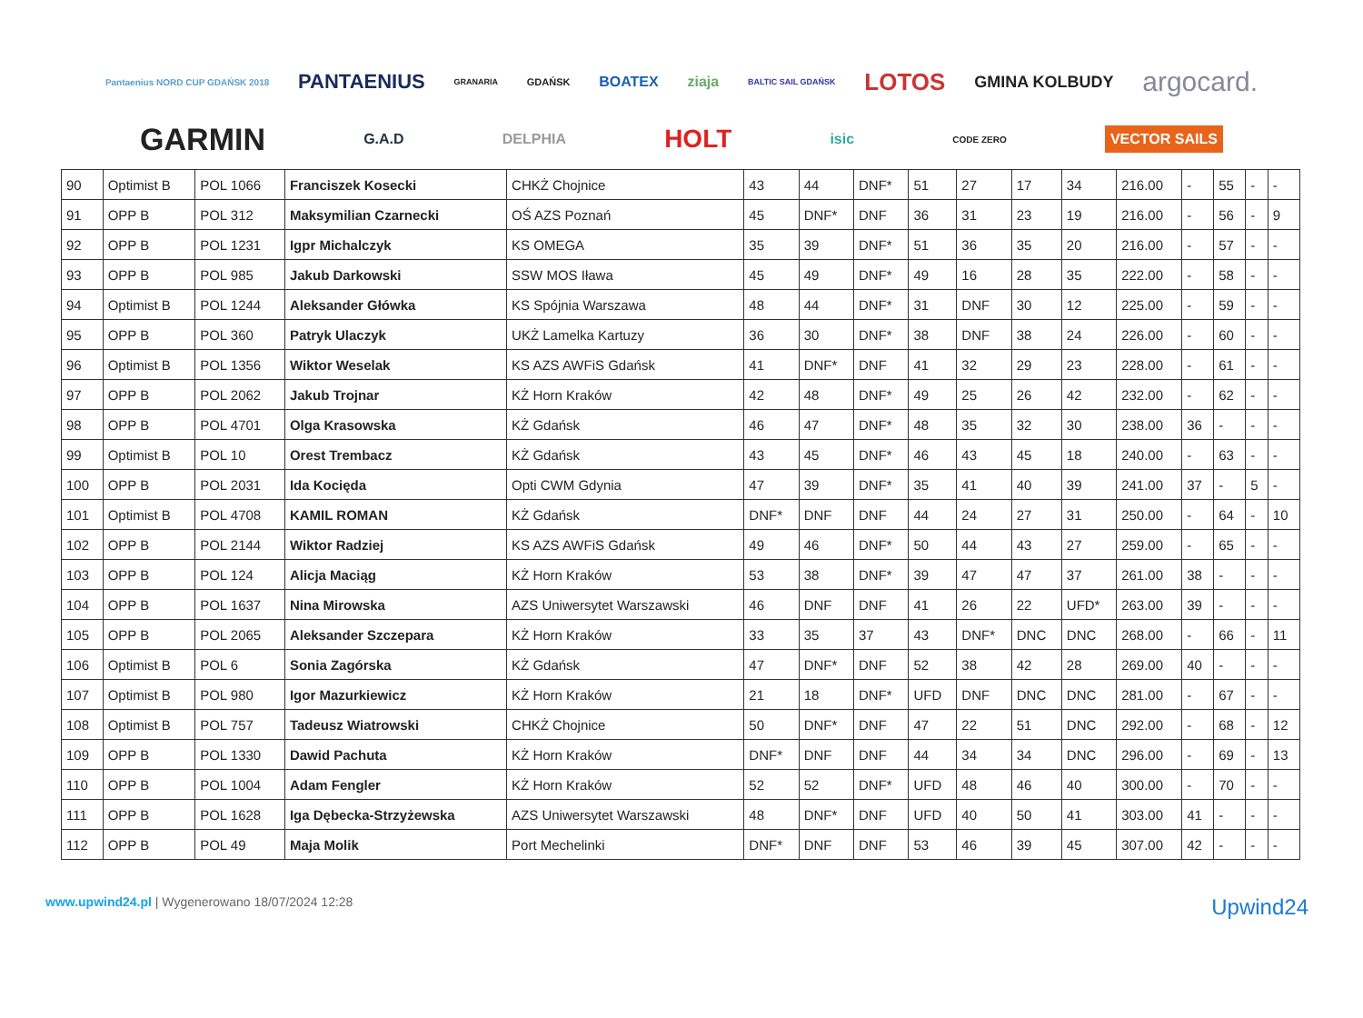Pantaenius NORD CUP GDAŃSK 2018 PANTAENIUS GRANARIA GDAŃSK BOATEX ziaja BALTIC SAIL GDAŃSK LOTOS GMINA KOLBUDY argocard. GARMIN G.A.D DELPHIA HOLT isic CODE ZERO VECTOR SAILS
| 90 | Optimist B | POL 1066 | Franciszek Kosecki | CHKŻ Chojnice | 43 | 44 | DNF* | 51 | 27 | 17 | 34 | 216.00 | - | 55 | - | - |
| 91 | OPP B | POL 312 | Maksymilian Czarnecki | OŚ AZS Poznań | 45 | DNF* | DNF | 36 | 31 | 23 | 19 | 216.00 | - | 56 | - | 9 |
| 92 | OPP B | POL 1231 | Igpr Michalczyk | KS OMEGA | 35 | 39 | DNF* | 51 | 36 | 35 | 20 | 216.00 | - | 57 | - | - |
| 93 | OPP B | POL 985 | Jakub Darkowski | SSW MOS Iława | 45 | 49 | DNF* | 49 | 16 | 28 | 35 | 222.00 | - | 58 | - | - |
| 94 | Optimist B | POL 1244 | Aleksander Główka | KS Spójnia Warszawa | 48 | 44 | DNF* | 31 | DNF | 30 | 12 | 225.00 | - | 59 | - | - |
| 95 | OPP B | POL 360 | Patryk Ulaczyk | UKŻ Lamelka Kartuzy | 36 | 30 | DNF* | 38 | DNF | 38 | 24 | 226.00 | - | 60 | - | - |
| 96 | Optimist B | POL 1356 | Wiktor Weselak | KS AZS AWFiS Gdańsk | 41 | DNF* | DNF | 41 | 32 | 29 | 23 | 228.00 | - | 61 | - | - |
| 97 | OPP B | POL 2062 | Jakub Trojnar | KŻ Horn Kraków | 42 | 48 | DNF* | 49 | 25 | 26 | 42 | 232.00 | - | 62 | - | - |
| 98 | OPP B | POL 4701 | Olga Krasowska | KŻ Gdańsk | 46 | 47 | DNF* | 48 | 35 | 32 | 30 | 238.00 | 36 | - | - | - |
| 99 | Optimist B | POL 10 | Orest Trembacz | KŻ Gdańsk | 43 | 45 | DNF* | 46 | 43 | 45 | 18 | 240.00 | - | 63 | - | - |
| 100 | OPP B | POL 2031 | Ida Kocięda | Opti CWM Gdynia | 47 | 39 | DNF* | 35 | 41 | 40 | 39 | 241.00 | 37 | - | 5 | - |
| 101 | Optimist B | POL 4708 | KAMIL ROMAN | KŻ Gdańsk | DNF* | DNF | DNF | 44 | 24 | 27 | 31 | 250.00 | - | 64 | - | 10 |
| 102 | OPP B | POL 2144 | Wiktor Radziej | KS AZS AWFiS Gdańsk | 49 | 46 | DNF* | 50 | 44 | 43 | 27 | 259.00 | - | 65 | - | - |
| 103 | OPP B | POL 124 | Alicja Maciąg | KŻ Horn Kraków | 53 | 38 | DNF* | 39 | 47 | 47 | 37 | 261.00 | 38 | - | - | - |
| 104 | OPP B | POL 1637 | Nina Mirowska | AZS Uniwersytet Warszawski | 46 | DNF | DNF | 41 | 26 | 22 | UFD* | 263.00 | 39 | - | - | - |
| 105 | OPP B | POL 2065 | Aleksander Szczepara | KŻ Horn Kraków | 33 | 35 | 37 | 43 | DNF* | DNC | DNC | 268.00 | - | 66 | - | 11 |
| 106 | Optimist B | POL 6 | Sonia Zagórska | KŻ Gdańsk | 47 | DNF* | DNF | 52 | 38 | 42 | 28 | 269.00 | 40 | - | - | - |
| 107 | Optimist B | POL 980 | Igor Mazurkiewicz | KŻ Horn Kraków | 21 | 18 | DNF* | UFD | DNF | DNC | DNC | 281.00 | - | 67 | - | - |
| 108 | Optimist B | POL 757 | Tadeusz Wiatrowski | CHKŻ Chojnice | 50 | DNF* | DNF | 47 | 22 | 51 | DNC | 292.00 | - | 68 | - | 12 |
| 109 | OPP B | POL 1330 | Dawid Pachuta | KŻ Horn Kraków | DNF* | DNF | DNF | 44 | 34 | 34 | DNC | 296.00 | - | 69 | - | 13 |
| 110 | OPP B | POL 1004 | Adam Fengler | KŻ Horn Kraków | 52 | 52 | DNF* | UFD | 48 | 46 | 40 | 300.00 | - | 70 | - | - |
| 111 | OPP B | POL 1628 | Iga Dębecka-Strzyżewska | AZS Uniwersytet Warszawski | 48 | DNF* | DNF | UFD | 40 | 50 | 41 | 303.00 | 41 | - | - | - |
| 112 | OPP B | POL 49 | Maja Molik | Port Mechelinki | DNF* | DNF | DNF | 53 | 46 | 39 | 45 | 307.00 | 42 | - | - | - |
www.upwind24.pl | Wygenerowano 18/07/2024 12:28
Upwind24